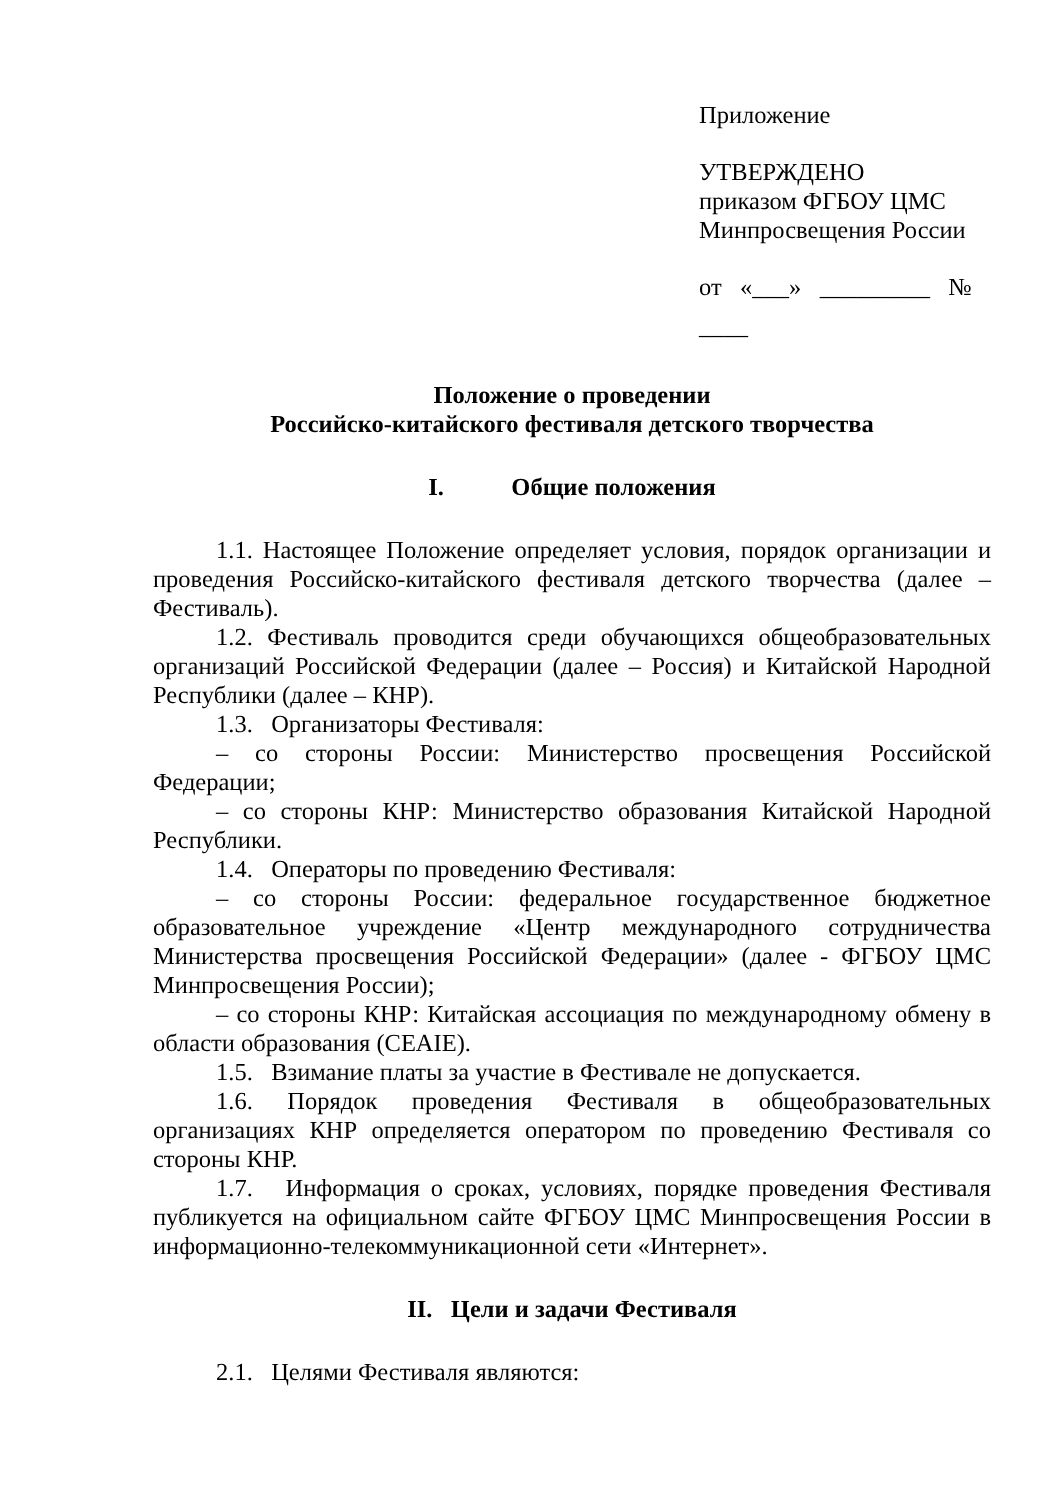Приложение
УТВЕРЖДЕНО
приказом ФГБОУ ЦМС
Минпросвещения России
от «___» _________ №
____
Положение о проведении
Российско-китайского фестиваля детского творчества
I. Общие положения
1.1. Настоящее Положение определяет условия, порядок организации и проведения Российско-китайского фестиваля детского творчества (далее – Фестиваль).
1.2. Фестиваль проводится среди обучающихся общеобразовательных организаций Российской Федерации (далее – Россия) и Китайской Народной Республики (далее – КНР).
1.3. Организаторы Фестиваля:
– со стороны России: Министерство просвещения Российской Федерации;
– со стороны КНР: Министерство образования Китайской Народной Республики.
1.4. Операторы по проведению Фестиваля:
– со стороны России: федеральное государственное бюджетное образовательное учреждение «Центр международного сотрудничества Министерства просвещения Российской Федерации» (далее - ФГБОУ ЦМС Минпросвещения России);
– со стороны КНР: Китайская ассоциация по международному обмену в области образования (CEAIE).
1.5. Взимание платы за участие в Фестивале не допускается.
1.6. Порядок проведения Фестиваля в общеобразовательных организациях КНР определяется оператором по проведению Фестиваля со стороны КНР.
1.7. Информация о сроках, условиях, порядке проведения Фестиваля публикуется на официальном сайте ФГБОУ ЦМС Минпросвещения России в информационно-телекоммуникационной сети «Интернет».
II. Цели и задачи Фестиваля
2.1. Целями Фестиваля являются: